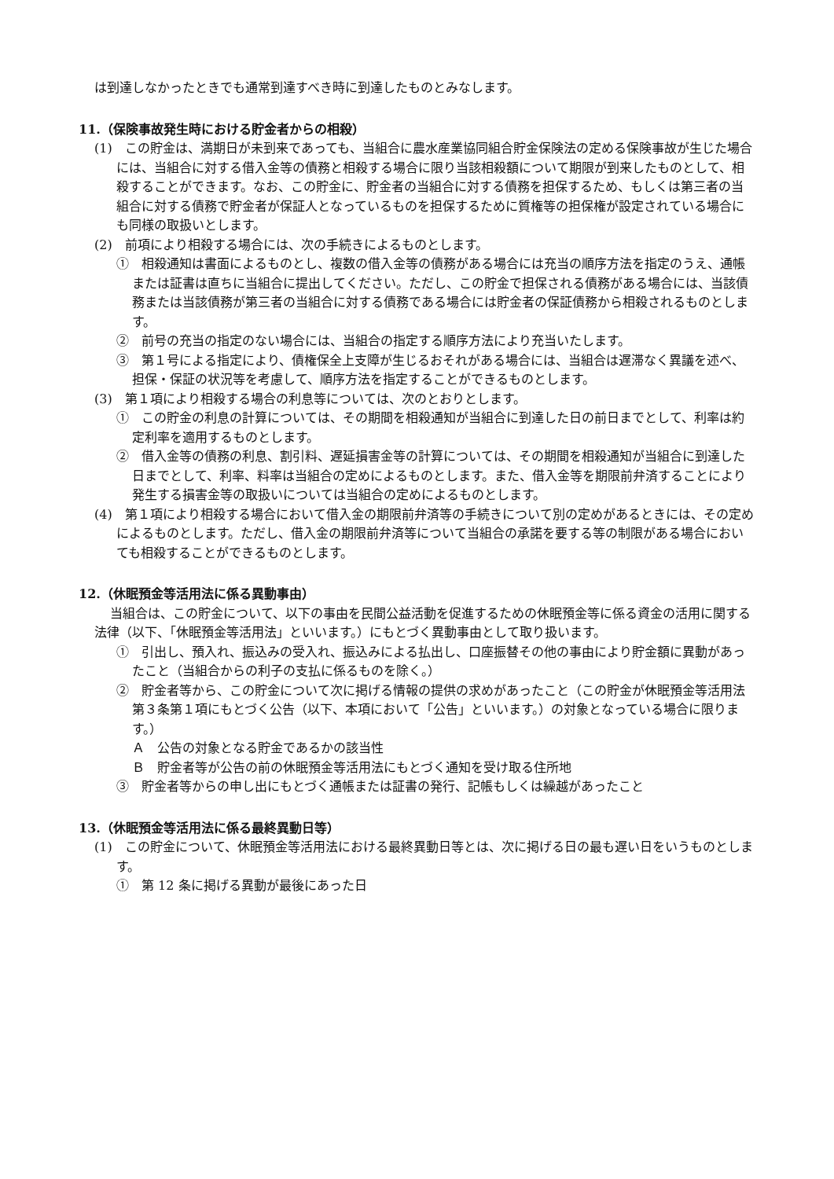は到達しなかったときでも通常到達すべき時に到達したものとみなします。
11.（保険事故発生時における貯金者からの相殺）
(1)　この貯金は、満期日が未到来であっても、当組合に農水産業協同組合貯金保険法の定める保険事故が生じた場合には、当組合に対する借入金等の債務と相殺する場合に限り当該相殺額について期限が到来したものとして、相殺することができます。なお、この貯金に、貯金者の当組合に対する債務を担保するため、もしくは第三者の当組合に対する債務で貯金者が保証人となっているものを担保するために質権等の担保権が設定されている場合にも同様の取扱いとします。
(2)　前項により相殺する場合には、次の手続きによるものとします。
①　相殺通知は書面によるものとし、複数の借入金等の債務がある場合には充当の順序方法を指定のうえ、通帳または証書は直ちに当組合に提出してください。ただし、この貯金で担保される債務がある場合には、当該債務または当該債務が第三者の当組合に対する債務である場合には貯金者の保証債務から相殺されるものとします。
②　前号の充当の指定のない場合には、当組合の指定する順序方法により充当いたします。
③　第１号による指定により、債権保全上支障が生じるおそれがある場合には、当組合は遅滞なく異議を述べ、担保・保証の状況等を考慮して、順序方法を指定することができるものとします。
(3)　第１項により相殺する場合の利息等については、次のとおりとします。
①　この貯金の利息の計算については、その期間を相殺通知が当組合に到達した日の前日までとして、利率は約定利率を適用するものとします。
②　借入金等の債務の利息、割引料、遅延損害金等の計算については、その期間を相殺通知が当組合に到達した日までとして、利率、料率は当組合の定めによるものとします。また、借入金等を期限前弁済することにより発生する損害金等の取扱いについては当組合の定めによるものとします。
(4)　第１項により相殺する場合において借入金の期限前弁済等の手続きについて別の定めがあるときには、その定めによるものとします。ただし、借入金の期限前弁済等について当組合の承諾を要する等の制限がある場合においても相殺することができるものとします。
12.（休眠預金等活用法に係る異動事由）
当組合は、この貯金について、以下の事由を民間公益活動を促進するための休眠預金等に係る資金の活用に関する法律（以下、「休眠預金等活用法」といいます。）にもとづく異動事由として取り扱います。
①　引出し、預入れ、振込みの受入れ、振込みによる払出し、口座振替その他の事由により貯金額に異動があったこと（当組合からの利子の支払に係るものを除く。）
②　貯金者等から、この貯金について次に掲げる情報の提供の求めがあったこと（この貯金が休眠預金等活用法第３条第１項にもとづく公告（以下、本項において「公告」といいます。）の対象となっている場合に限ります。）
Ａ　公告の対象となる貯金であるかの該当性
Ｂ　貯金者等が公告の前の休眠預金等活用法にもとづく通知を受け取る住所地
③　貯金者等からの申し出にもとづく通帳または証書の発行、記帳もしくは繰越があったこと
13.（休眠預金等活用法に係る最終異動日等）
(1)　この貯金について、休眠預金等活用法における最終異動日等とは、次に掲げる日の最も遅い日をいうものとします。
①　第 12 条に掲げる異動が最後にあった日